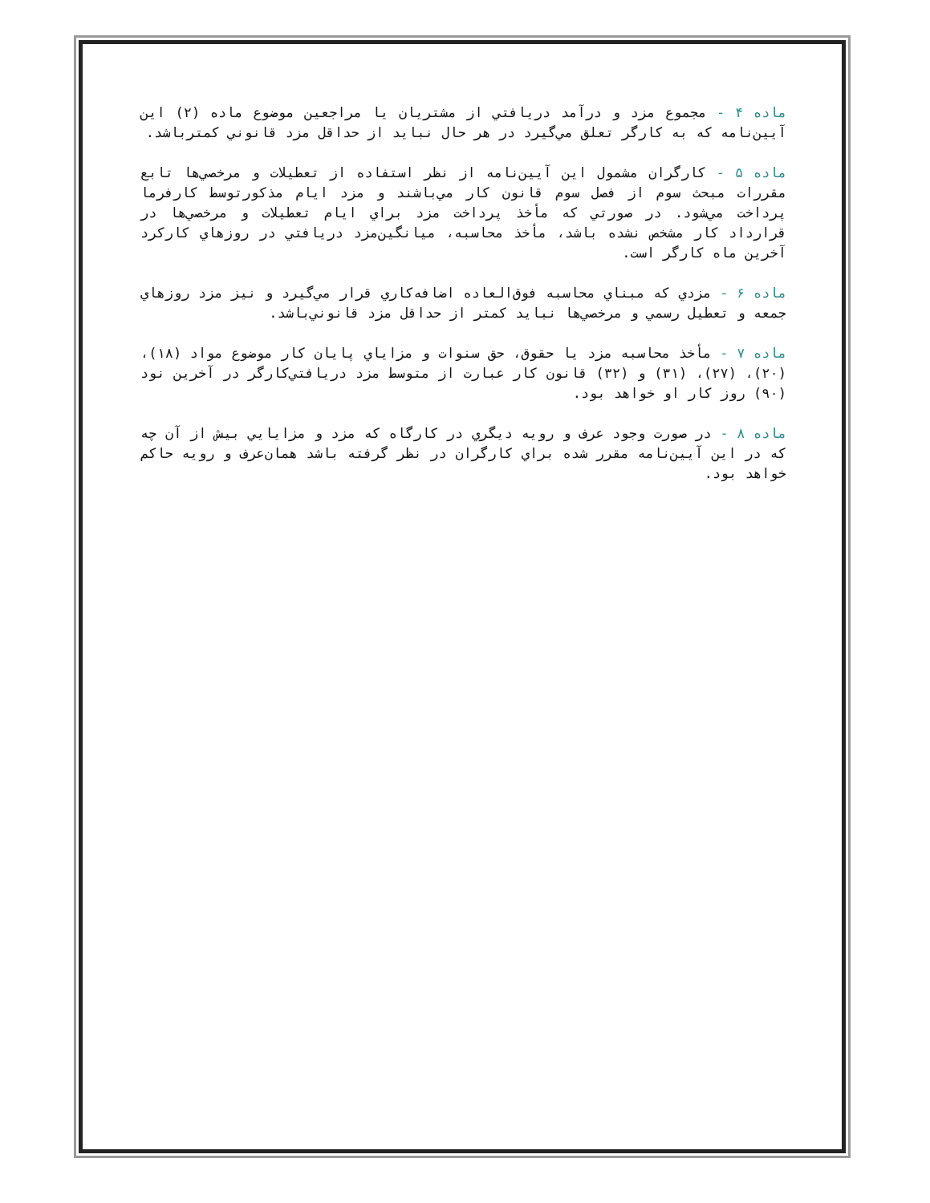ماده ۴ - مجموع مزد و درآمد دريافتي از مشتريان يا مراجعين موضوع ماده (۲) اين آيين‌نامه كه به كارگر تعلق مي‌گيرد در هر حال نبايد از حداقل مزد قانوني كمترباشد.
ماده ۵ - كارگران مشمول اين آيين‌نامه از نظر استفاده از تعطيلات و مرخصي‌ها تابع مقررات مبحث سوم از فصل سوم قانون كار مي‌باشند و مزد ايام مذكورتوسط كارفرما پرداخت مي‌شود. در صورتي كه مأخذ پرداخت مزد براي ايام تعطيلات و مرخصي‌ها در قرارداد كار مشخص نشده باشد، مأخذ محاسبه، ميانگين‌مزد دريافتي در روزهاي كاركرد آخرين ماه كارگر است.
ماده ۶ - مزدي كه مبناي محاسبه فوق‌العاده اضافه‌كاري قرار مي‌گيرد و نيز مزد روزهاي جمعه و تعطيل رسمي و مرخصي‌ها نبايد كمتر از حداقل مزد قانوني‌باشد.
ماده ۷ - مأخذ محاسبه مزد يا حقوق، حق سنوات و مزاياي پايان كار موضوع مواد (۱۸)، (۲۰)، (۲۷)، (۳۱) و (۳۲) قانون كار عبارت از متوسط مزد دريافتي‌كارگر در آخرين نود (۹۰) روز كار او خواهد بود.
ماده ۸ - در صورت وجود عرف و رويه ديگري در كارگاه كه مزد و مزايايي بيش از آن چه كه در اين آيين‌نامه مقرر شده براي كارگران در نظر گرفته باشد همان‌عرف و رويه حاكم خواهد بود.